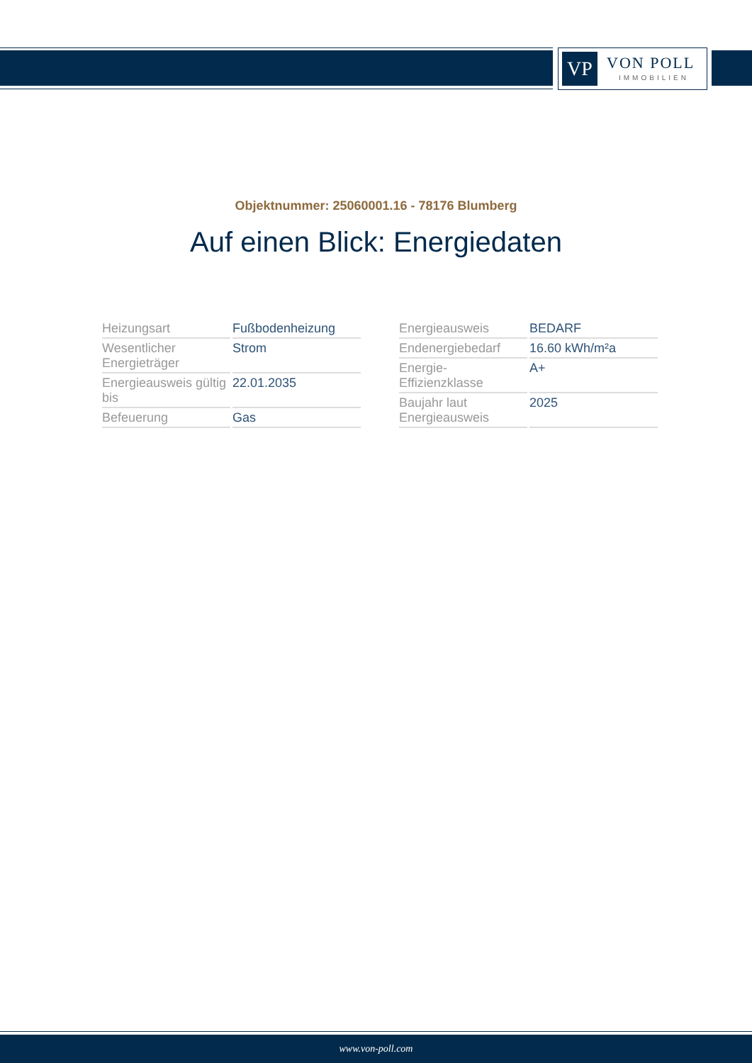VP VON POLL
IMMOBILIEN
Objektnummer: 25060001.16 - 78176 Blumberg
Auf einen Blick: Energiedaten
| Heizungsart | Fußbodenheizung |
| Wesentlicher Energieträger | Strom |
| Energieausweis gültig bis | 22.01.2035 |
| Befeuerung | Gas |
| Energieausweis | BEDARF |
| Endenergiebedarf | 16.60 kWh/m²a |
| Energie-Effizienzklasse | A+ |
| Baujahr laut Energieausweis | 2025 |
www.von-poll.com